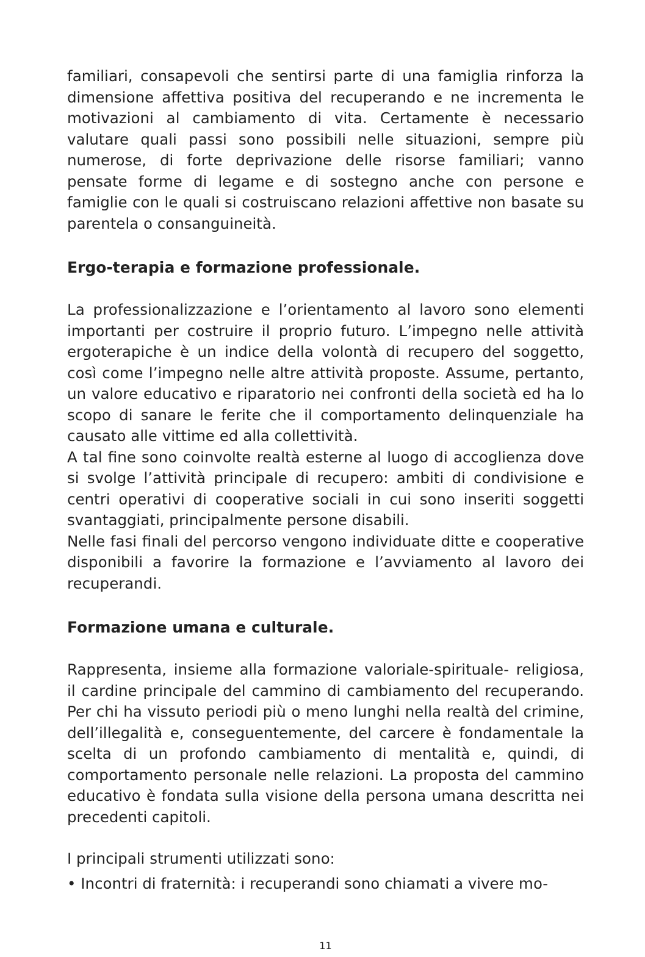familiari, consapevoli che sentirsi parte di una famiglia rinforza la dimensione affettiva positiva del recuperando e ne incrementa le motivazioni al cambiamento di vita. Certamente è necessario valutare quali passi sono possibili nelle situazioni, sempre più numerose, di forte deprivazione delle risorse familiari; vanno pensate forme di legame e di sostegno anche con persone e famiglie con le quali si costruiscano relazioni affettive non basate su parentela o consanguineità.
Ergo-terapia e formazione professionale.
La professionalizzazione e l’orientamento al lavoro sono elementi importanti per costruire il proprio futuro. L’impegno nelle attività ergoterapiche è un indice della volontà di recupero del soggetto, così come l’impegno nelle altre attività proposte. Assume, pertanto, un valore educativo e riparatorio nei confronti della società ed ha lo scopo di sanare le ferite che il comportamento delinquenziale ha causato alle vittime ed alla collettività.
A tal fine sono coinvolte realtà esterne al luogo di accoglienza dove si svolge l’attività principale di recupero: ambiti di condivisione e centri operativi di cooperative sociali in cui sono inseriti soggetti svantaggiati, principalmente persone disabili.
Nelle fasi finali del percorso vengono individuate ditte e cooperative disponibili a favorire la formazione e l’avviamento al lavoro dei recuperandi.
Formazione umana e culturale.
Rappresenta, insieme alla formazione valoriale-spirituale- religiosa, il cardine principale del cammino di cambiamento del recuperando. Per chi ha vissuto periodi più o meno lunghi nella realtà del crimine, dell’illegalità e, conseguentemente, del carcere è fondamentale la scelta di un profondo cambiamento di mentalità e, quindi, di comportamento personale nelle relazioni. La proposta del cammino educativo è fondata sulla visione della persona umana descritta nei precedenti capitoli.
I principali strumenti utilizzati sono:
• Incontri di fraternità: i recuperandi sono chiamati a vivere mo-
11